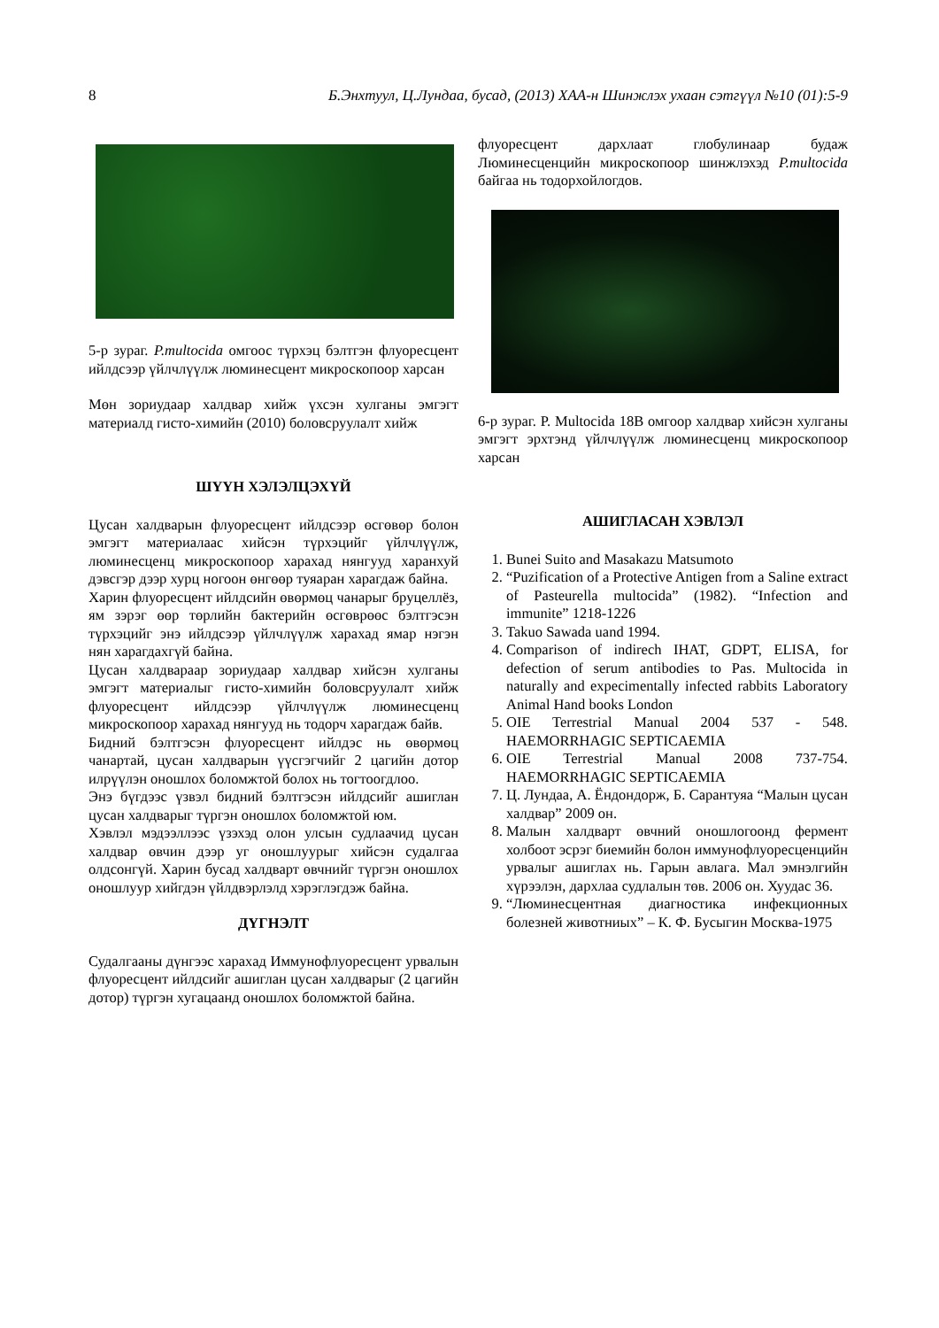8 Б.Энхтуул, Ц.Лундаа, бусад, (2013) ХАА-н Шинжлэх ухаан сэтгүүл №10 (01):5-9
5-р зураг. P.multocida омгоос түрхэц бэлтгэн флуоресцент ийлдсээр үйлчлүүлж люминесцент микроскопоор харсан
Мөн зориудаар халдвар хийж үхсэн хулганы эмгэгт материалд гисто-химийн (2010) боловсруулалт хийж
ШҮҮН ХЭЛЭЛЦЭХҮЙ
Цусан халдварын флуоресцент ийлдсээр өсгөвөр болон эмгэгт материалаас хийсэн түрхэцийг үйлчлүүлж, люминесценц микроскопоор харахад нянгууд харанхуй дэвсгэр дээр хурц ногоон өнгөөр туяаран харагдаж байна.
Харин флуоресцент ийлдсийн өвөрмөц чанарыг бруцеллёз, ям зэрэг өөр төрлийн бактерийн өсгөврөөс бэлтгэсэн түрхэцийг энэ ийлдсээр үйлчлүүлж харахад ямар нэгэн нян харагдахгүй байна.
Цусан халдвараар зориудаар халдвар хийсэн хулганы эмгэгт материалыг гисто-химийн боловсруулалт хийж флуоресцент ийлдсээр үйлчлүүлж люминесценц микроскопоор харахад нянгууд нь тодорч харагдаж байв.
Бидний бэлтгэсэн флуоресцент ийлдэс нь өвөрмөц чанартай, цусан халдварын үүсгэгчийг 2 цагийн дотор илрүүлэн оношлох боломжтой болох нь тогтоогдлоо.
Энэ бүгдээс үзвэл бидний бэлтгэсэн ийлдсийг ашиглан цусан халдварыг түргэн оношлох боломжтой юм.
Хэвлэл мэдээллээс үзэхэд олон улсын судлаачид цусан халдвар өвчин дээр уг оношлуурыг хийсэн судалгаа олдсонгүй. Харин бусад халдварт өвчнийг түргэн оношлох оношлуур хийгдэн үйлдвэрлэлд хэрэглэгдэж байна.
ДҮГНЭЛТ
Судалгааны дүнгээс харахад Иммунофлуоресцент урвалын флуоресцент ийлдсийг ашиглан цусан халдварыг (2 цагийн дотор) түргэн хугацаанд оношлох боломжтой байна.
флуоресцент дархлаат глобулинаар будаж Люминесценцийн микроскопоор шинжлэхэд P.multocida байгаа нь тодорхойлогдов.
6-р зураг. P. Multocida 18В омгоор халдвар хийсэн хулганы эмгэгт эрхтэнд үйлчлүүлж люминесценц микроскопоор харсан
АШИГЛАСАН ХЭВЛЭЛ
1. Bunei Suito and Masakazu Matsumoto
2. “Puzification of a Protective Antigen from a Saline extract of Pasteurella multocida” (1982). “Infection and immunite” 1218-1226
3. Takuo Sawada uand 1994.
4. Comparison of indirech IHAT, GDPT, ELISA, for defection of serum antibodies to Pas. Multocida in naturally and expecimentally infected rabbits Laboratory Animal Hand books London
5. OIE Terrestrial Manual 2004 537 - 548. HAEMORRHAGIC SEPTICAEMIA
6. OIE Terrestrial Manual 2008 737-754. HAEMORRHAGIC SEPTICAEMIA
7. Ц. Лундаа, А. Ёндондорж, Б. Сарантуяа “Малын цусан халдвар” 2009 он.
8. Малын халдварт өвчний оношлогоонд фермент холбоот эсрэг биемийн болон иммунофлуоресценцийн урвалыг ашиглах нь. Гарын авлага. Мал эмнэлгийн хүрээлэн, дархлаа судлалын төв. 2006 он. Хуудас 36.
9. “Люминесцентная диагностика инфекционных болезней животниых” – К. Ф. Бусыгин Москва-1975